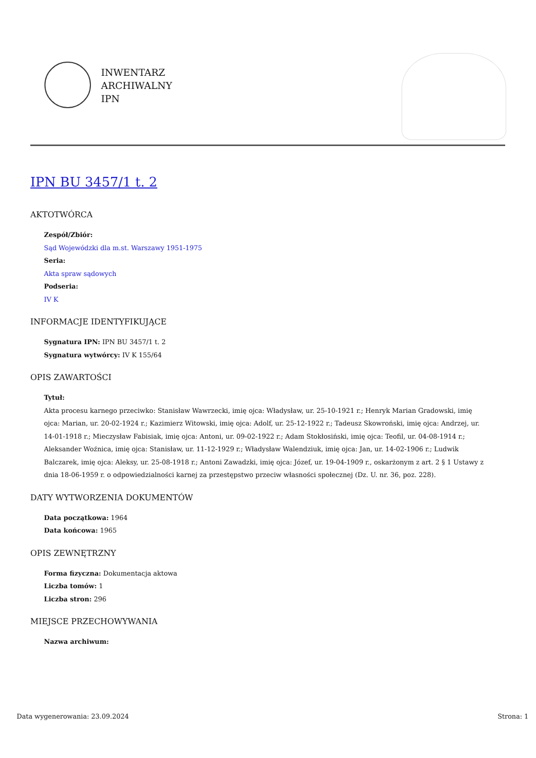INWENTARZ
ARCHIWALNY
IPN
IPN BU 3457/1 t. 2
AKTOTWÓRCA
Zespół/Zbiór:
Sąd Wojewódzki dla m.st. Warszawy 1951-1975
Seria:
Akta spraw sądowych
Podseria:
IV K
INFORMACJE IDENTYFIKUJĄCE
Sygnatura IPN: IPN BU 3457/1 t. 2
Sygnatura wytwórcy: IV K 155/64
OPIS ZAWARTOŚCI
Tytuł:
Akta procesu karnego przeciwko: Stanisław Wawrzecki, imię ojca: Władysław, ur. 25-10-1921 r.; Henryk Marian Gradowski, imię ojca: Marian, ur. 20-02-1924 r.; Kazimierz Witowski, imię ojca: Adolf, ur. 25-12-1922 r.; Tadeusz Skowroński, imię ojca: Andrzej, ur. 14-01-1918 r.; Mieczysław Fabisiak, imię ojca: Antoni, ur. 09-02-1922 r.; Adam Stokłosiński, imię ojca: Teofil, ur. 04-08-1914 r.; Aleksander Woźnica, imię ojca: Stanisław, ur. 11-12-1929 r.; Władysław Walendziuk, imię ojca: Jan, ur. 14-02-1906 r.; Ludwik Balczarek, imię ojca: Aleksy, ur. 25-08-1918 r.; Antoni Zawadzki, imię ojca: Józef, ur. 19-04-1909 r., oskarżonym z art. 2 § 1 Ustawy z dnia 18-06-1959 r. o odpowiedzialności karnej za przestępstwo przeciw własności społecznej (Dz. U. nr. 36, poz. 228).
DATY WYTWORZENIA DOKUMENTÓW
Data początkowa: 1964
Data końcowa: 1965
OPIS ZEWNĘTRZNY
Forma fizyczna: Dokumentacja aktowa
Liczba tomów: 1
Liczba stron: 296
MIEJSCE PRZECHOWYWANIA
Nazwa archiwum:
Data wygenerowania: 23.09.2024 Strona: 1